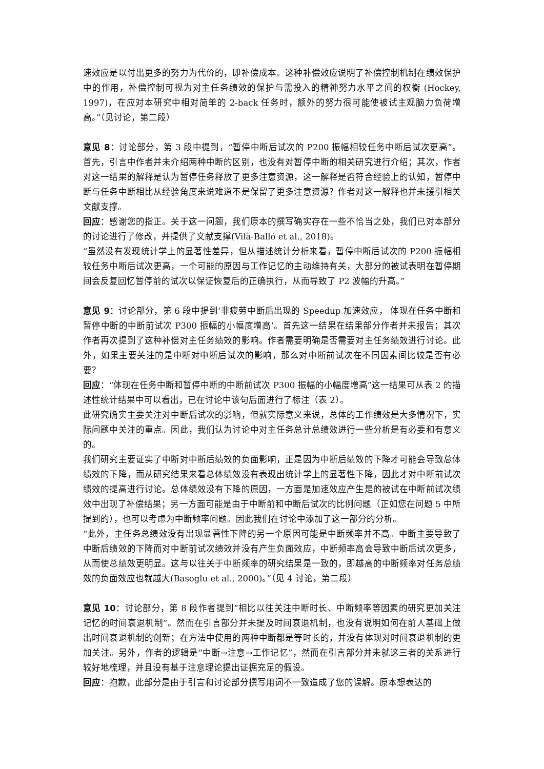速效应是以付出更多的努力为代价的，即补偿成本。这种补偿效应说明了补偿控制机制在绩效保护中的作用，补偿控制可视为对主任务绩效的保护与需投入的精神努力水平之间的权衡 (Hockey, 1997)，在应对本研究中相对简单的 2-back 任务时，额外的努力很可能使被试主观脑力负荷增高。”（见讨论，第二段）
意见 8：讨论部分，第 3 段中提到，“暂停中断后试次的 P200 振幅相较任务中断后试次更高”。首先，引言中作者并未介绍两种中断的区别，也没有对暂停中断的相关研究进行介绍；其次，作者对这一结果的解释是认为暂停任务释放了更多注意资源，这一解释是否符合经验上的认知，暂停中断与任务中断相比从经验角度来说难道不是保留了更多注意资源？作者对这一解释也并未援引相关文献支撑。
回应：感谢您的指正。关于这一问题，我们原本的撰写确实存在一些不恰当之处，我们已对本部分的讨论进行了修改，并提供了文献支撑(Vilà-Balló et al., 2018)。
“虽然没有发现统计学上的显著性差异，但从描述统计分析来看，暂停中断后试次的 P200 振幅相较任务中断后试次更高，一个可能的原因与工作记忆的主动维持有关，大部分的被试表明在暂停期间会反复回忆暂停前的试次以保证恢复后的正确执行，从而导致了 P2 波幅的升高。”
意见 9：讨论部分，第 6 段中提到‘非疲劳中断后出现的 Speedup 加速效应， 体现在任务中断和暂停中断的中断前试次 P300 振幅的小幅度增高’。首先这一结果在结果部分作者并未报告；其次作者再次提到了这种补偿对主任务绩效的影响。作者需要明确是否需要对主任务绩效进行讨论。此外，如果主要关注的是中断对中断后试次的影响，那么对中断前试次在不同因素间比较是否有必要？
回应：“体现在任务中断和暂停中断的中断前试次 P300 振幅的小幅度增高”这一结果可从表 2 的描述性统计结果中可以看出，已在讨论中该句后面进行了标注（表 2）。
此研究确实主要关注对中断后试次的影响，但就实际意义来说，总体的工作绩效是大多情况下，实际问题中关注的重点。因此，我们认为讨论中对主任务总计总绩效进行一些分析是有必要和有意义的。
我们研究主要证实了中断对中断后绩效的负面影响，正是因为中断后绩效的下降才可能会导致总体绩效的下降，而从研究结果来看总体绩效没有表现出统计学上的显著性下降，因此才对中断前试次绩效的提高进行讨论。总体绩效没有下降的原因，一方面是加速效应产生是的被试在中断前试次绩效中出现了补偿结果；另一方面可能是由于中断前和中断后试次的比例问题（正如您在问题 5 中所提到的），也可以考虑为中断频率问题。因此我们在讨论中添加了这一部分的分析。
“此外，主任务总绩效没有出现显著性下降的另一个原因可能是中断频率并不高。中断主要导致了中断后绩效的下降而对中断前试次绩效并没有产生负面效应，中断频率高会导致中断后试次更多，从而使总绩效更明显。这与以往关于中断频率的研究结果是一致的，即越高的中断频率对任务总绩效的负面效应也就越大(Basoglu et al., 2000)。”（见 4 讨论，第二段）
意见 10：讨论部分，第 8 段作者提到“相比以往关注中断时长、中断频率等因素的研究更加关注记忆的时间衰退机制”。然而在引言部分并未提及时间衰退机制，也没有说明如何在前人基础上做出时间衰退机制的创新；在方法中使用的两种中断都是等时长的，并没有体现对时间衰退机制的更加关注。另外，作者的逻辑是“中断→注意→工作记忆”，然而在引言部分并未就这三者的关系进行较好地梳理，并且没有基于注意理论提出证据充足的假设。
回应：抱歉，此部分是由于引言和讨论部分撰写用词不一致造成了您的误解。原本想表达的